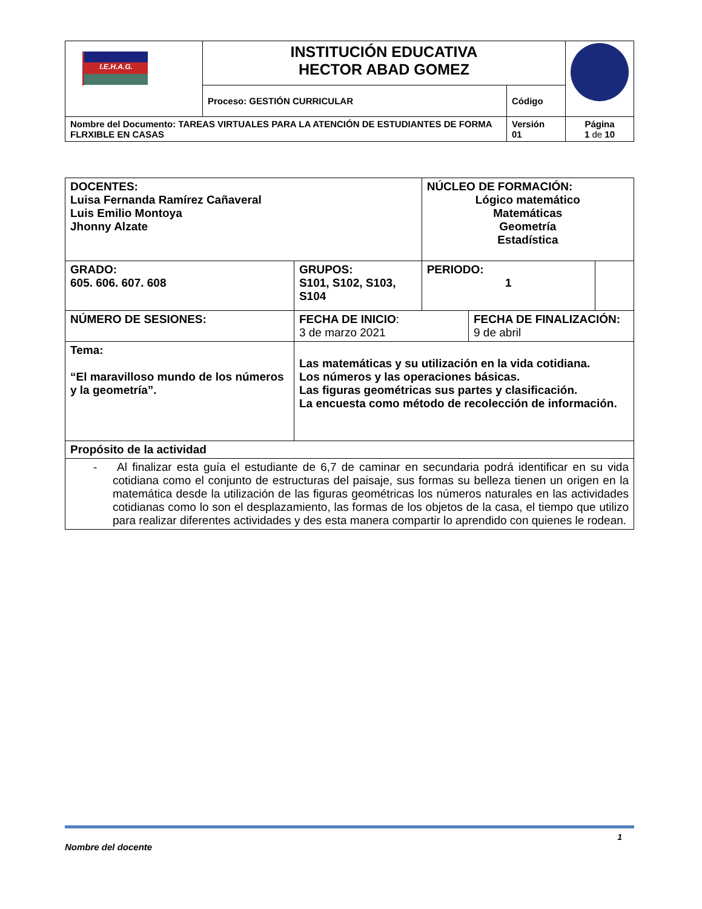| I.E.H.A.G. | INSTITUCIÓN EDUCATIVA HECTOR ABAD GOMEZ | | |
| | Proceso: GESTIÓN CURRICULAR | Código | |
| Nombre del Documento: TAREAS VIRTUALES PARA LA ATENCIÓN DE ESTUDIANTES DE FORMA FLRXIBLE EN CASAS | | Versión 01 | Página 1 de 10 |
| DOCENTES: Luisa Fernanda Ramírez Cañaveral Luis Emilio Montoya Jhonny Alzate | | NÚCLEO DE FORMACIÓN: Lógico matemático Matemáticas Geometría Estadística | | |
| GRADO: 605. 606. 607. 608 | GRUPOS: S101, S102, S103, S104 | PERIODO: 1 | | |
| NÚMERO DE SESIONES: | FECHA DE INICIO : 3 de marzo 2021 | | FECHA DE FINALIZACIÓN: 9 de abril | |
| Tema: “El maravilloso mundo de los números y la geometría”. | Las matemáticas y su utilización en la vida cotidiana. Los números y las operaciones básicas. Las figuras geométricas sus partes y clasificación. La encuesta como método de recolección de información. | | | |
| Propósito de la actividad | | | | |
| - Al finalizar esta guía el estudiante de 6,7 de caminar en secundaria podrá identificar en su vida cotidiana como el conjunto de estructuras del paisaje, sus formas su belleza tienen un origen en la matemática desde la utilización de las figuras geométricas los números naturales en las actividades cotidianas como lo son el desplazamiento, las formas de los objetos de la casa, el tiempo que utilizo para realizar diferentes actividades y des esta manera compartir lo aprendido con quienes le rodean. | | | | |
1
Nombre del docente